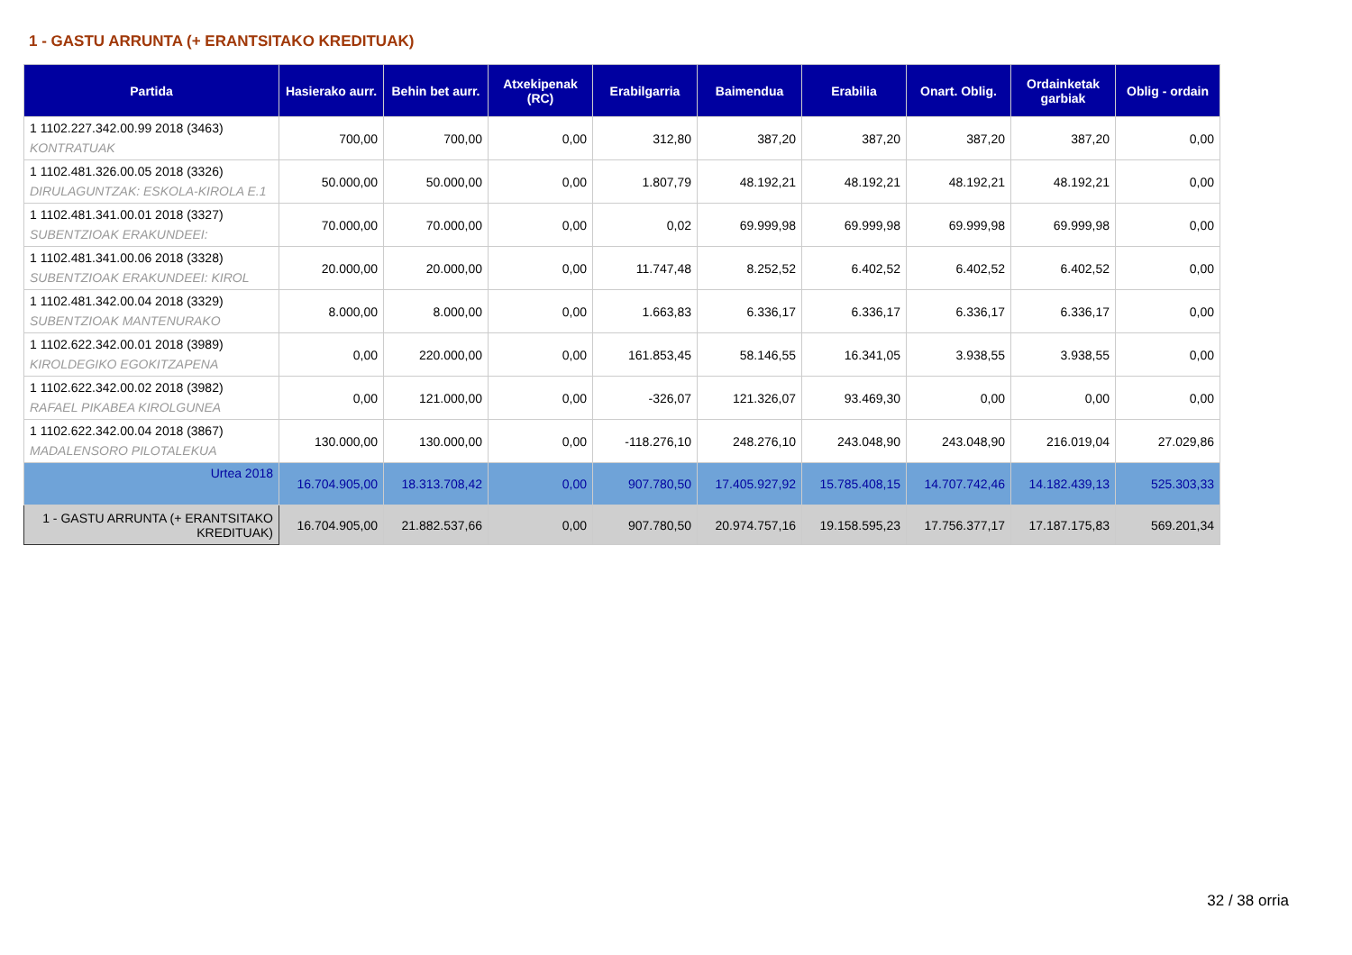1 - GASTU ARRUNTA (+ ERANTSITAKO KREDITUAK)
| Partida | Hasierako aurr. | Behin bet aurr. | Atxekipenak (RC) | Erabilgarria | Baimendua | Erabilia | Onart. Oblig. | Ordainketak garbiak | Oblig - ordain |
| --- | --- | --- | --- | --- | --- | --- | --- | --- | --- |
| 1 1102.227.342.00.99 2018 (3463) KONTRATUAK | 700,00 | 700,00 | 0,00 | 312,80 | 387,20 | 387,20 | 387,20 | 387,20 | 0,00 |
| 1 1102.481.326.00.05 2018 (3326) DIRULAGUNTZAK: ESKOLA-KIROLA E.1 | 50.000,00 | 50.000,00 | 0,00 | 1.807,79 | 48.192,21 | 48.192,21 | 48.192,21 | 48.192,21 | 0,00 |
| 1 1102.481.341.00.01 2018 (3327) SUBENTZIOAK ERAKUNDEEI: | 70.000,00 | 70.000,00 | 0,00 | 0,02 | 69.999,98 | 69.999,98 | 69.999,98 | 69.999,98 | 0,00 |
| 1 1102.481.341.00.06 2018 (3328) SUBENTZIOAK ERAKUNDEEI: KIROL | 20.000,00 | 20.000,00 | 0,00 | 11.747,48 | 8.252,52 | 6.402,52 | 6.402,52 | 6.402,52 | 0,00 |
| 1 1102.481.342.00.04 2018 (3329) SUBENTZIOAK MANTENURAKO | 8.000,00 | 8.000,00 | 0,00 | 1.663,83 | 6.336,17 | 6.336,17 | 6.336,17 | 6.336,17 | 0,00 |
| 1 1102.622.342.00.01 2018 (3989) KIROLDEGIKO EGOKITZAPENA | 0,00 | 220.000,00 | 0,00 | 161.853,45 | 58.146,55 | 16.341,05 | 3.938,55 | 3.938,55 | 0,00 |
| 1 1102.622.342.00.02 2018 (3982) RAFAEL PIKABEA KIROLGUNEA | 0,00 | 121.000,00 | 0,00 | -326,07 | 121.326,07 | 93.469,30 | 0,00 | 0,00 | 0,00 |
| 1 1102.622.342.00.04 2018 (3867) MADALENSORO PILOTALEKUA | 130.000,00 | 130.000,00 | 0,00 | -118.276,10 | 248.276,10 | 243.048,90 | 243.048,90 | 216.019,04 | 27.029,86 |
| Urtea 2018 | 16.704.905,00 | 18.313.708,42 | 0,00 | 907.780,50 | 17.405.927,92 | 15.785.408,15 | 14.707.742,46 | 14.182.439,13 | 525.303,33 |
| 1 - GASTU ARRUNTA (+ ERANTSITAKO KREDITUAK) | 16.704.905,00 | 21.882.537,66 | 0,00 | 907.780,50 | 20.974.757,16 | 19.158.595,23 | 17.756.377,17 | 17.187.175,83 | 569.201,34 |
32 / 38 orria